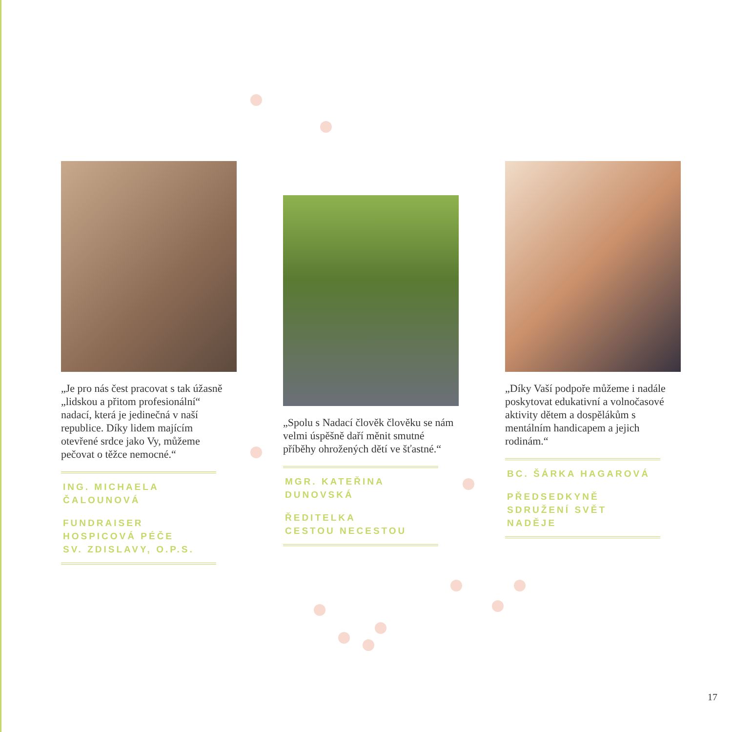„Je pro nás čest pracovat s tak úžasně „lidskou a přitom profesionální“ nadací, která je jedinečná v naší republice. Díky lidem majícím otevřené srdce jako Vy, můžeme pečovat o těžce nemocné.“
ING. MICHAELA
ČALOUNOVÁ
FUNDRAISER
HOSPICOVÁ PÉČE
SV. ZDISLAVY, O.P.S.
„Spolu s Nadací člověk člověku se nám velmi úspěšně daří měnit smutné příběhy ohrožených dětí ve šťastné.“
MGR. KATEŘINA
DUNOVSKÁ
ŘEDITELKA
CESTOU NECESTOU
„Díky Vaší podpoře můžeme i nadále poskytovat edukativní a volnočasové aktivity dětem a dospělákům s mentálním handicapem a jejich rodinám.“
BC. ŠÁRKA HAGAROVÁ
PŘEDSEDKYNĚ
SDRUŽENÍ SVĚT NADĚJE
17